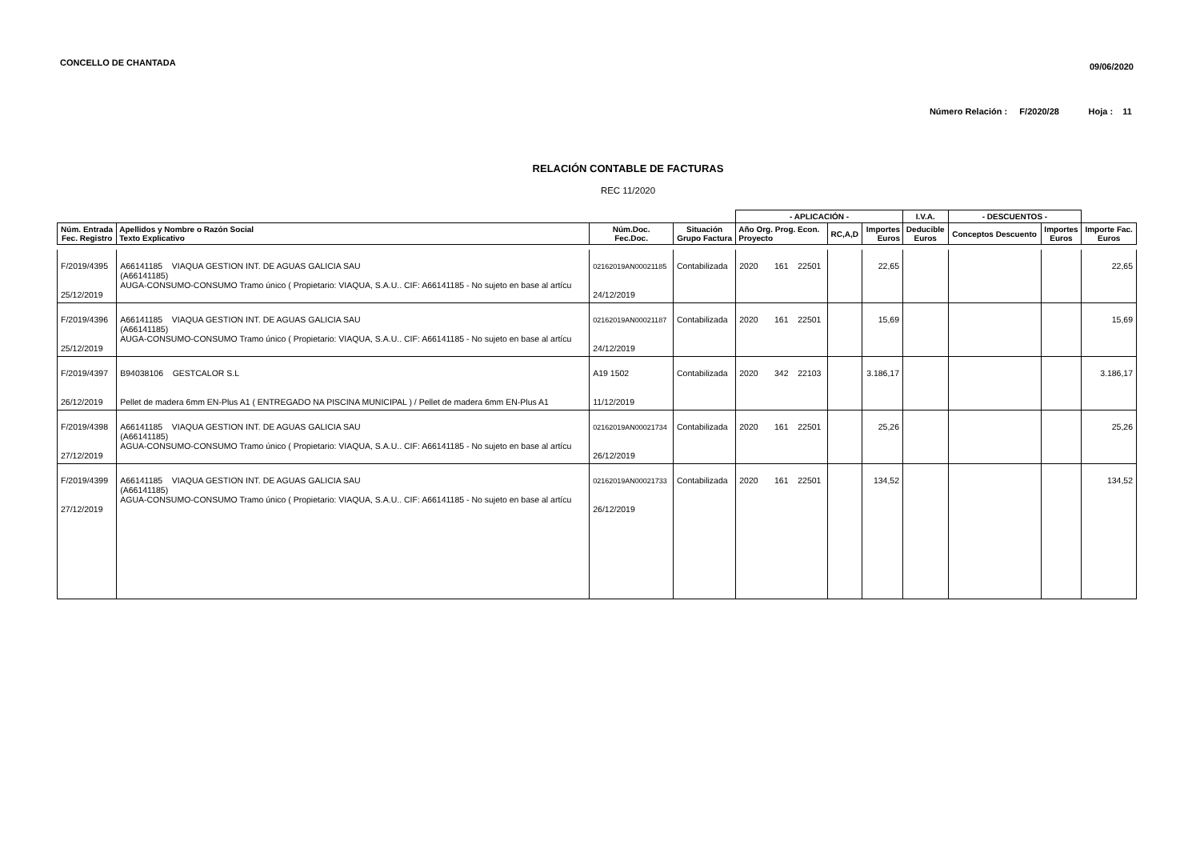CONCELLO DE CHANTADA 09/06/2020
Número Relación : F/2020/28 Hoja : 11
RELACIÓN CONTABLE DE FACTURAS
REC 11/2020
| | | | | - APLICACIÓN - | | | I.V.A. | - DESCUENTOS - | | |
| --- | --- | --- | --- | --- | --- | --- | --- | --- | --- | --- |
| Núm. Entrada Fec. Registro | Apellidos y Nombre o Razón Social Texto Explicativo | Núm.Doc. Fec.Doc. | Situación Grupo Factura | Año Org. Prog. Econ. Proyecto | RC,A,D | Importes Euros | Deducible Euros | Conceptos Descuento | Importes Euros | Importe Fac. Euros |
| F/2019/4395 25/12/2019 | A66141185 VIAQUA GESTION INT. DE AGUAS GALICIA SAU (A66141185) AUGA-CONSUMO-CONSUMO Tramo único ( Propietario: VIAQUA, S.A.U.. CIF: A66141185 - No sujeto en base al artícu | 02162019AN00021185 24/12/2019 | Contabilizada | 2020 161 22501 | | 22,65 | | | | 22,65 |
| F/2019/4396 25/12/2019 | A66141185 VIAQUA GESTION INT. DE AGUAS GALICIA SAU (A66141185) AUGA-CONSUMO-CONSUMO Tramo único ( Propietario: VIAQUA, S.A.U.. CIF: A66141185 - No sujeto en base al artícu | 02162019AN00021187 24/12/2019 | Contabilizada | 2020 161 22501 | | 15,69 | | | | 15,69 |
| F/2019/4397 26/12/2019 | B94038106 GESTCALOR S.L Pellet de madera 6mm EN-Plus A1 ( ENTREGADO NA PISCINA MUNICIPAL ) / Pellet de madera 6mm EN-Plus A1 | A19 1502 11/12/2019 | Contabilizada | 2020 342 22103 | | 3.186,17 | | | | 3.186,17 |
| F/2019/4398 27/12/2019 | A66141185 VIAQUA GESTION INT. DE AGUAS GALICIA SAU (A66141185) AGUA-CONSUMO-CONSUMO Tramo único ( Propietario: VIAQUA, S.A.U.. CIF: A66141185 - No sujeto en base al artícu | 02162019AN00021734 26/12/2019 | Contabilizada | 2020 161 22501 | | 25,26 | | | | 25,26 |
| F/2019/4399 27/12/2019 | A66141185 VIAQUA GESTION INT. DE AGUAS GALICIA SAU (A66141185) AGUA-CONSUMO-CONSUMO Tramo único ( Propietario: VIAQUA, S.A.U.. CIF: A66141185 - No sujeto en base al artícu | 02162019AN00021733 26/12/2019 | Contabilizada | 2020 161 22501 | | 134,52 | | | | 134,52 |